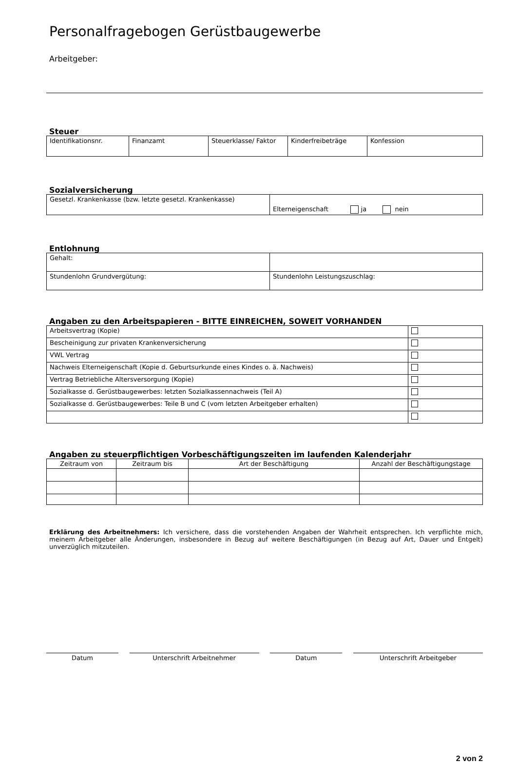Personalfragebogen Gerüstbaugewerbe
Arbeitgeber:
Steuer
| Identifikationsnr. | Finanzamt | Steuerklasse/ Faktor | Kinderfreibeträge | Konfession |
Sozialversicherung
| Gesetzl. Krankenkasse (bzw. letzte gesetzl. Krankenkasse) | Elterneigenschaft ja nein |
Entlohnung
| Gehalt: | |
| Stundenlohn Grundvergütung: | Stundenlohn Leistungszuschlag: |
Angaben zu den Arbeitspapieren - BITTE EINREICHEN, SOWEIT VORHANDEN
| Arbeitsvertrag (Kopie) | |
| Bescheinigung zur privaten Krankenversicherung | |
| VWL Vertrag | |
| Nachweis Elterneigenschaft (Kopie d. Geburtsurkunde eines Kindes o. ä. Nachweis) | |
| Vertrag Betriebliche Altersversorgung (Kopie) | |
| Sozialkasse d. Gerüstbaugewerbes: letzten Sozialkassennachweis (Teil A) | |
| Sozialkasse d. Gerüstbaugewerbes: Teile B und C (vom letzten Arbeitgeber erhalten) | |
Angaben zu steuerpflichtigen Vorbeschäftigungszeiten im laufenden Kalenderjahr
| Zeitraum von | Zeitraum bis | Art der Beschäftigung | Anzahl der Beschäftigungstage |
| --- | --- | --- | --- |
Erklärung des Arbeitnehmers: Ich versichere, dass die vorstehenden Angaben der Wahrheit entsprechen. Ich verpflichte mich, meinem Arbeitgeber alle Änderungen, insbesondere in Bezug auf weitere Beschäftigungen (in Bezug auf Art, Dauer und Entgelt) unverzüglich mitzuteilen.
Datum Unterschrift Arbeitnehmer Datum Unterschrift Arbeitgeber
2 von 2